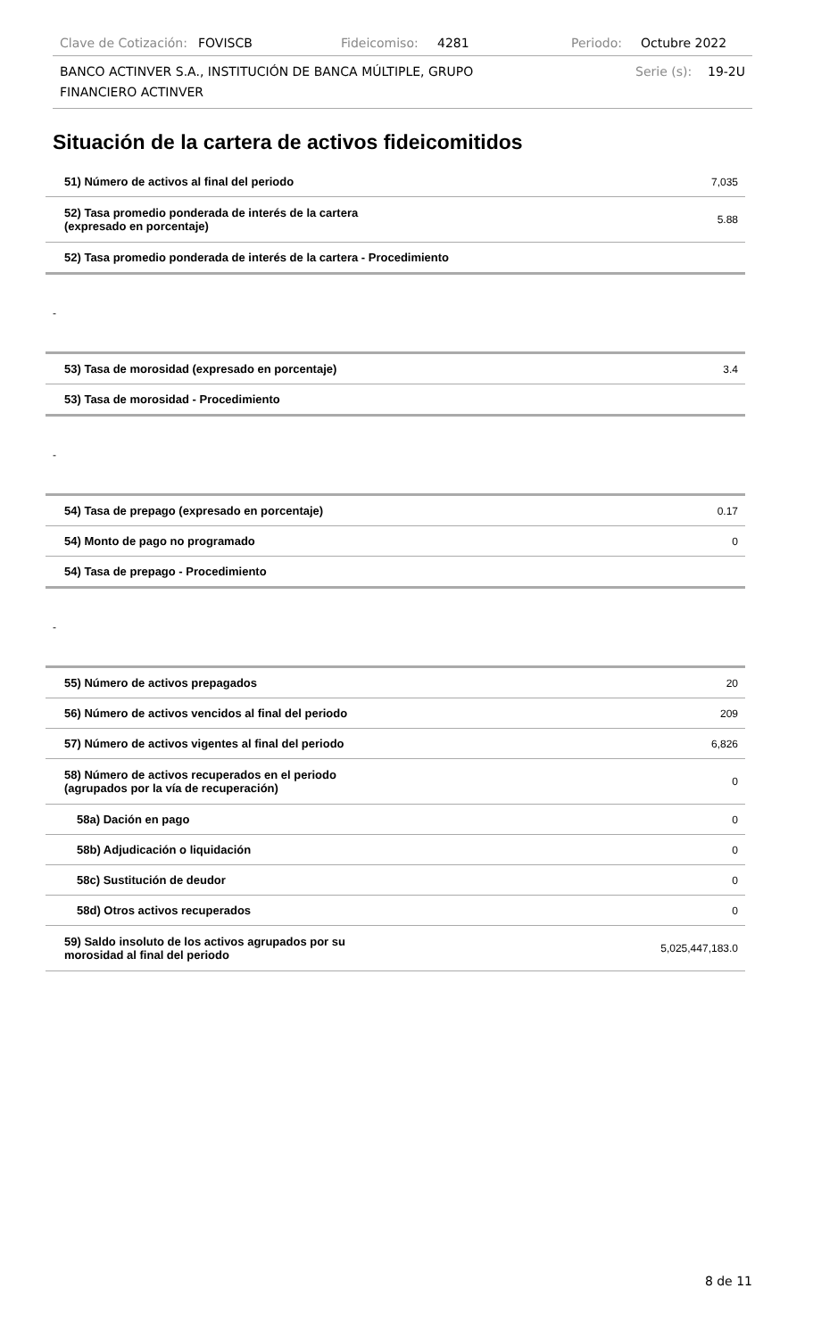Clave de Cotización: FOVISCB Fideicomiso: 4281 Periodo: Octubre 2022
BANCO ACTINVER S.A., INSTITUCIÓN DE BANCA MÚLTIPLE, GRUPO
FINANCIERO ACTINVER Serie (s): 19-2U
Situación de la cartera de activos fideicomitidos
| 51) Número de activos al final del periodo | 7,035 |
| 52) Tasa promedio ponderada de interés de la cartera (expresado en porcentaje) | 5.88 |
| 52) Tasa promedio ponderada de interés de la cartera - Procedimiento | |
-
| 53) Tasa de morosidad (expresado en porcentaje) | 3.4 |
| 53) Tasa de morosidad - Procedimiento | |
-
| 54) Tasa de prepago (expresado en porcentaje) | 0.17 |
| 54) Monto de pago no programado | 0 |
| 54) Tasa de prepago - Procedimiento | |
-
| 55) Número de activos prepagados | 20 |
| 56) Número de activos vencidos al final del periodo | 209 |
| 57) Número de activos vigentes al final del periodo | 6,826 |
| 58) Número de activos recuperados en el periodo (agrupados por la vía de recuperación) | 0 |
| 58a) Dación en pago | 0 |
| 58b) Adjudicación o liquidación | 0 |
| 58c) Sustitución de deudor | 0 |
| 58d) Otros activos recuperados | 0 |
| 59) Saldo insoluto de los activos agrupados por su morosidad al final del periodo | 5,025,447,183.0 |
8 de 11